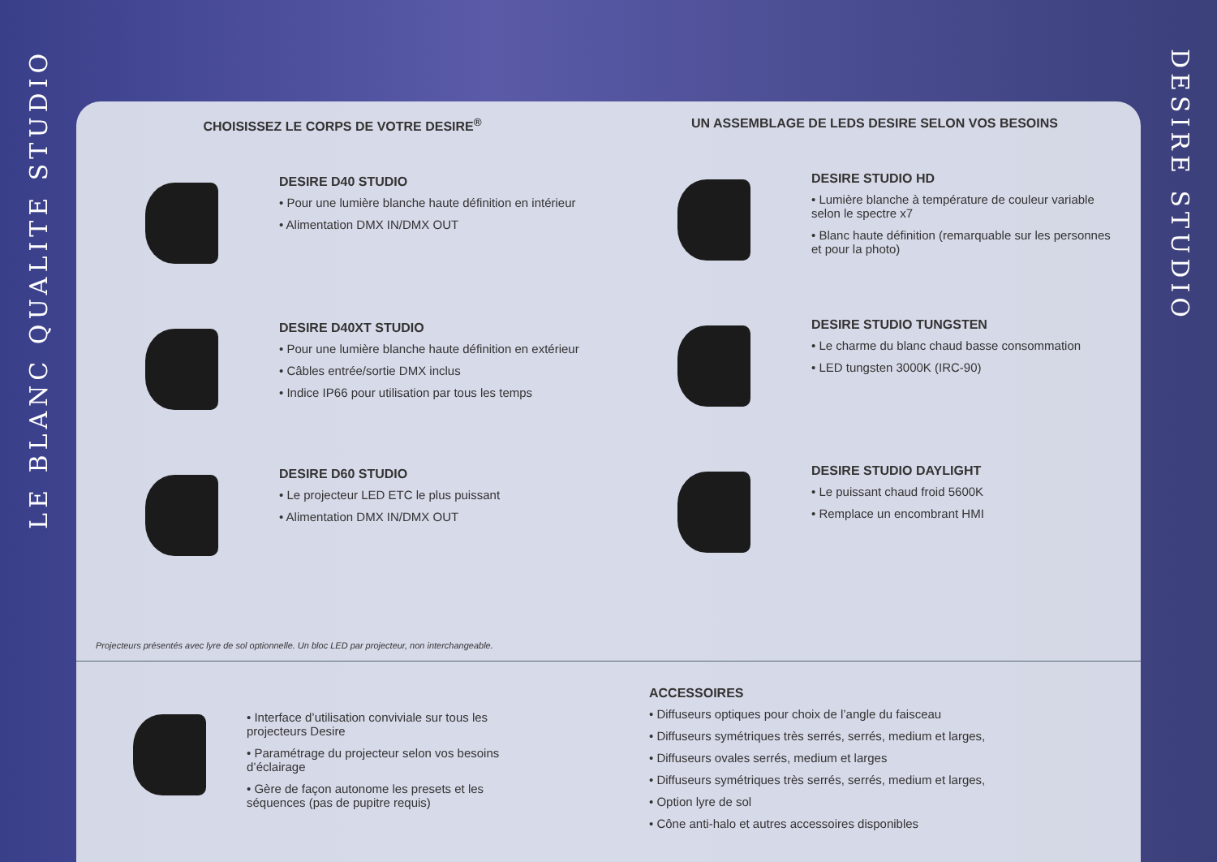LE BLANC QUALITE STUDIO
DESIRE STUDIO
CHOISISSEZ LE CORPS DE VOTRE DESIRE<sup>®</sup>
DESIRE D40 STUDIO
• Pour une lumière blanche haute définition en intérieur
• Alimentation DMX IN/DMX OUT
DESIRE D40XT STUDIO
• Pour une lumière blanche haute définition en extérieur
• Câbles entrée/sortie DMX inclus
• Indice IP66 pour utilisation par tous les temps
DESIRE D60 STUDIO
• Le projecteur LED ETC le plus puissant
• Alimentation DMX IN/DMX OUT
UN ASSEMBLAGE DE LEDS DESIRE SELON VOS BESOINS
DESIRE STUDIO HD
• Lumière blanche à température de couleur variable selon le spectre x7
• Blanc haute définition (remarquable sur les personnes et pour la photo)
DESIRE STUDIO TUNGSTEN
• Le charme du blanc chaud basse consommation
• LED tungsten 3000K (IRC-90)
DESIRE STUDIO DAYLIGHT
• Le puissant chaud froid 5600K
• Remplace un encombrant HMI
Projecteurs présentés avec lyre de sol optionnelle. Un bloc LED par projecteur, non interchangeable.
• Interface d’utilisation conviviale sur tous les projecteurs Desire
• Paramétrage du projecteur selon vos besoins d’éclairage
• Gère de façon autonome les presets et les séquences (pas de pupitre requis)
ACCESSOIRES
• Diffuseurs optiques pour choix de l’angle du faisceau
• Diffuseurs symétriques très serrés, serrés, medium et larges,
• Diffuseurs ovales serrés, medium et larges
• Diffuseurs symétriques très serrés, serrés, medium et larges,
• Option lyre de sol
• Cône anti-halo et autres accessoires disponibles